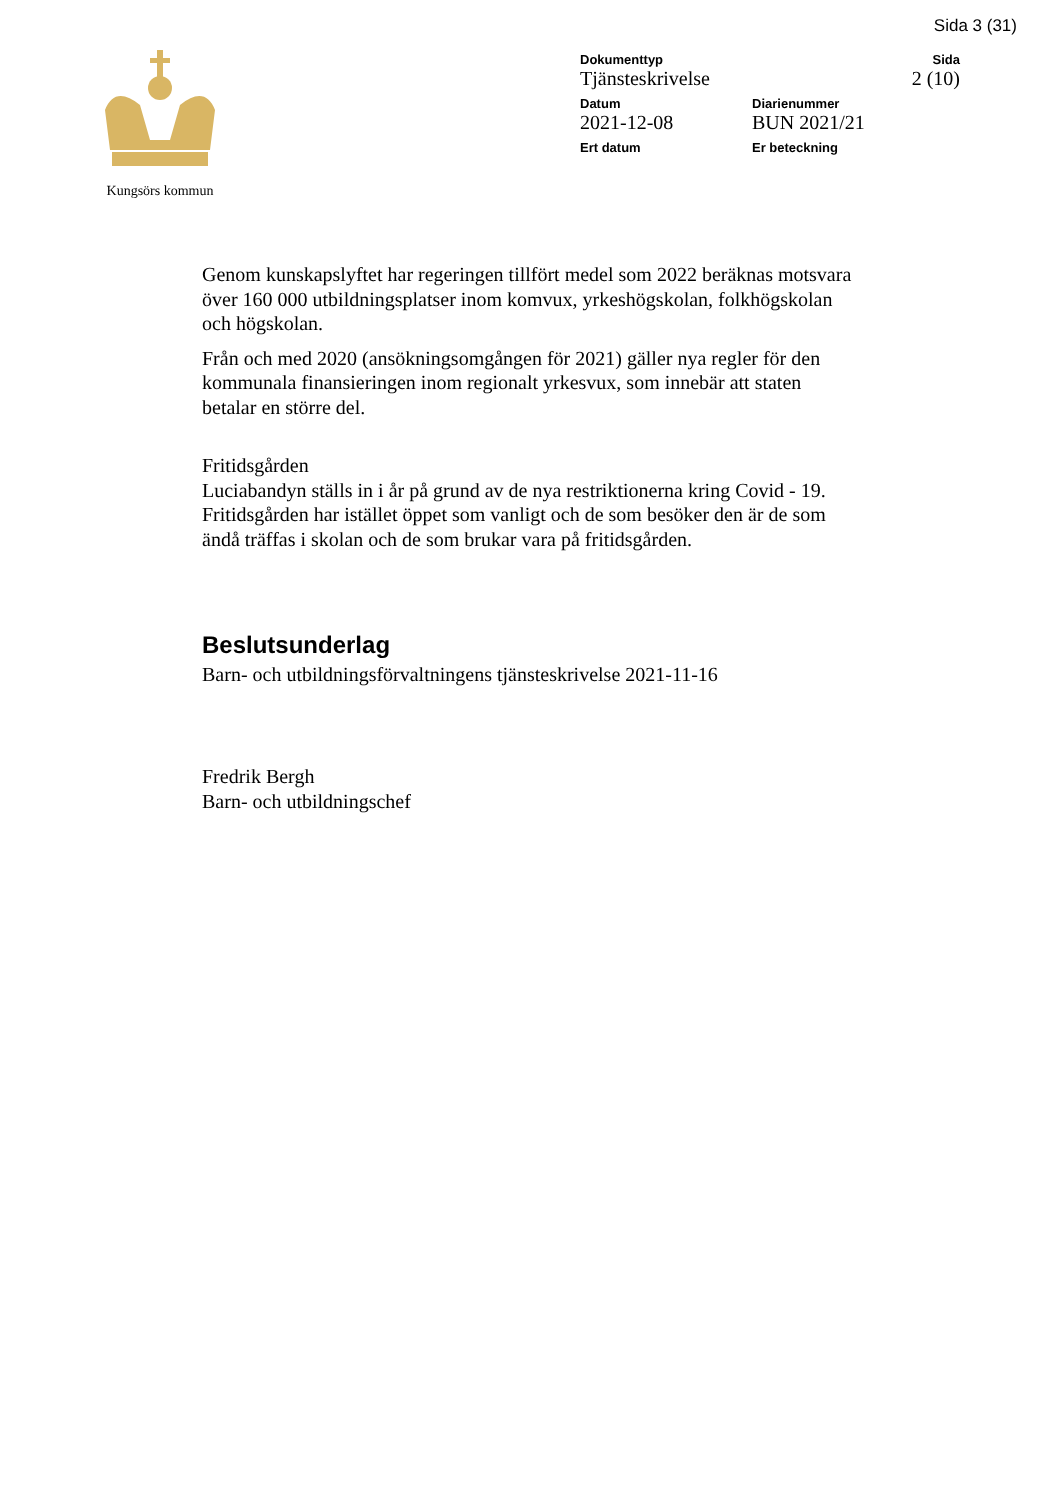Sida 3 (31)
Kungsörs kommun
Dokumenttyp Sida
Tjänsteskrivelse 2 (10)
Datum Diarienummer
2021-12-08 BUN 2021/21
Ert datum Er beteckning
Genom kunskapslyftet har regeringen tillfört medel som 2022 beräknas motsvara över 160 000 utbildningsplatser inom komvux, yrkeshögskolan, folkhögskolan och högskolan.
Från och med 2020 (ansökningsomgången för 2021) gäller nya regler för den kommunala finansieringen inom regionalt yrkesvux, som innebär att staten betalar en större del.
Fritidsgården
Luciabandyn ställs in i år på grund av de nya restriktionerna kring Covid - 19. Fritidsgården har istället öppet som vanligt och de som besöker den är de som ändå träffas i skolan och de som brukar vara på fritidsgården.
Beslutsunderlag
Barn- och utbildningsförvaltningens tjänsteskrivelse 2021-11-16
Fredrik Bergh
Barn- och utbildningschef